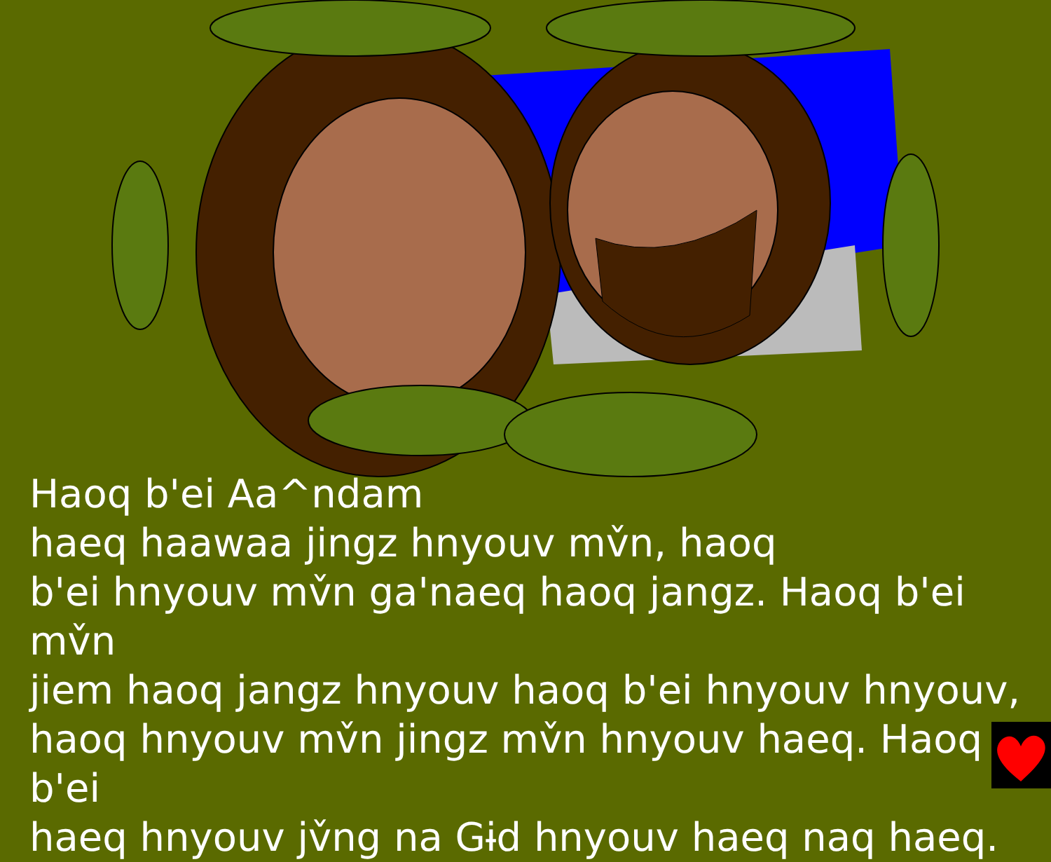Haoq b'ei Aa^ndam
haeq haawaa jingz hnyouv mv̌n, haoq
b'ei hnyouv mv̌n ga'naeq haoq jangz. Haoq b'ei mv̌n
jiem haoq jangz hnyouv haoq b'ei hnyouv hnyouv,
haoq hnyouv mv̌n jingz mv̌n hnyouv haeq. Haoq b'ei
haeq hnyouv jv̌ng na Gɨd hnyouv haeq naq haeq.